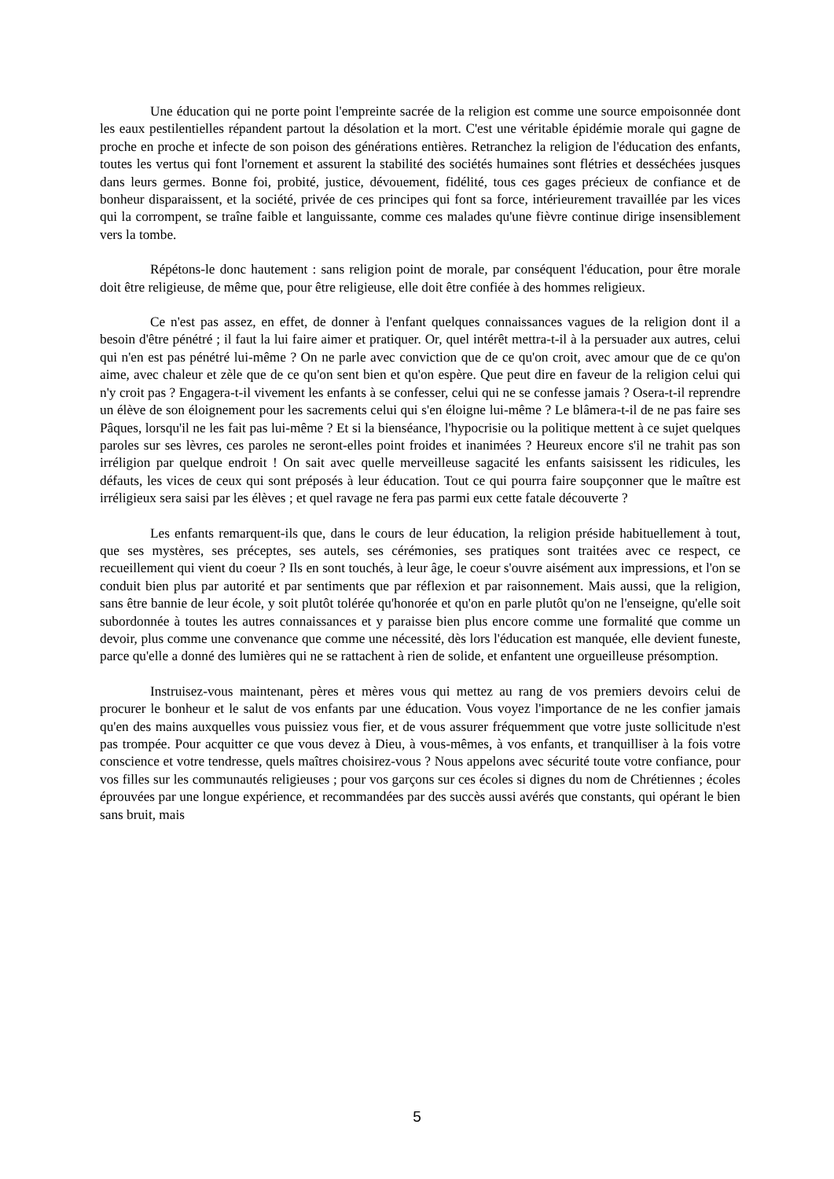Une éducation qui ne porte point l'empreinte sacrée de la religion est comme une source empoisonnée dont les eaux pestilentielles répandent partout la désolation et la mort. C'est une véritable épidémie morale qui gagne de proche en proche et infecte de son poison des générations entières. Retranchez la religion de l'éducation des enfants, toutes les vertus qui font l'ornement et assurent la stabilité des sociétés humaines sont flétries et desséchées jusques dans leurs germes. Bonne foi, probité, justice, dévouement, fidélité, tous ces gages précieux de confiance et de bonheur disparaissent, et la société, privée de ces principes qui font sa force, intérieurement travaillée par les vices qui la corrompent, se traîne faible et languissante, comme ces malades qu'une fièvre continue dirige insensiblement vers la tombe.
Répétons-le donc hautement : sans religion point de morale, par conséquent l'éducation, pour être morale doit être religieuse, de même que, pour être religieuse, elle doit être confiée à des hommes religieux.
Ce n'est pas assez, en effet, de donner à l'enfant quelques connaissances vagues de la religion dont il a besoin d'être pénétré ; il faut la lui faire aimer et pratiquer. Or, quel intérêt mettra-t-il à la persuader aux autres, celui qui n'en est pas pénétré lui-même ? On ne parle avec conviction que de ce qu'on croit, avec amour que de ce qu'on aime, avec chaleur et zèle que de ce qu'on sent bien et qu'on espère. Que peut dire en faveur de la religion celui qui n'y croit pas ? Engagera-t-il vivement les enfants à se confesser, celui qui ne se confesse jamais ? Osera-t-il reprendre un élève de son éloignement pour les sacrements celui qui s'en éloigne lui-même ? Le blâmera-t-il de ne pas faire ses Pâques, lorsqu'il ne les fait pas lui-même ? Et si la bienséance, l'hypocrisie ou la politique mettent à ce sujet quelques paroles sur ses lèvres, ces paroles ne seront-elles point froides et inanimées ? Heureux encore s'il ne trahit pas son irréligion par quelque endroit ! On sait avec quelle merveilleuse sagacité les enfants saisissent les ridicules, les défauts, les vices de ceux qui sont préposés à leur éducation. Tout ce qui pourra faire soupçonner que le maître est irréligieux sera saisi par les élèves ; et quel ravage ne fera pas parmi eux cette fatale découverte ?
Les enfants remarquent-ils que, dans le cours de leur éducation, la religion préside habituellement à tout, que ses mystères, ses préceptes, ses autels, ses cérémonies, ses pratiques sont traitées avec ce respect, ce recueillement qui vient du coeur ? Ils en sont touchés, à leur âge, le coeur s'ouvre aisément aux impressions, et l'on se conduit bien plus par autorité et par sentiments que par réflexion et par raisonnement. Mais aussi, que la religion, sans être bannie de leur école, y soit plutôt tolérée qu'honorée et qu'on en parle plutôt qu'on ne l'enseigne, qu'elle soit subordonnée à toutes les autres connaissances et y paraisse bien plus encore comme une formalité que comme un devoir, plus comme une convenance que comme une nécessité, dès lors l'éducation est manquée, elle devient funeste, parce qu'elle a donné des lumières qui ne se rattachent à rien de solide, et enfantent une orgueilleuse présomption.
Instruisez-vous maintenant, pères et mères vous qui mettez au rang de vos premiers devoirs celui de procurer le bonheur et le salut de vos enfants par une éducation. Vous voyez l'importance de ne les confier jamais qu'en des mains auxquelles vous puissiez vous fier, et de vous assurer fréquemment que votre juste sollicitude n'est pas trompée. Pour acquitter ce que vous devez à Dieu, à vous-mêmes, à vos enfants, et tranquilliser à la fois votre conscience et votre tendresse, quels maîtres choisirez-vous ? Nous appelons avec sécurité toute votre confiance, pour vos filles sur les communautés religieuses ; pour vos garçons sur ces écoles si dignes du nom de Chrétiennes ; écoles éprouvées par une longue expérience, et recommandées par des succès aussi avérés que constants, qui opérant le bien sans bruit, mais
5